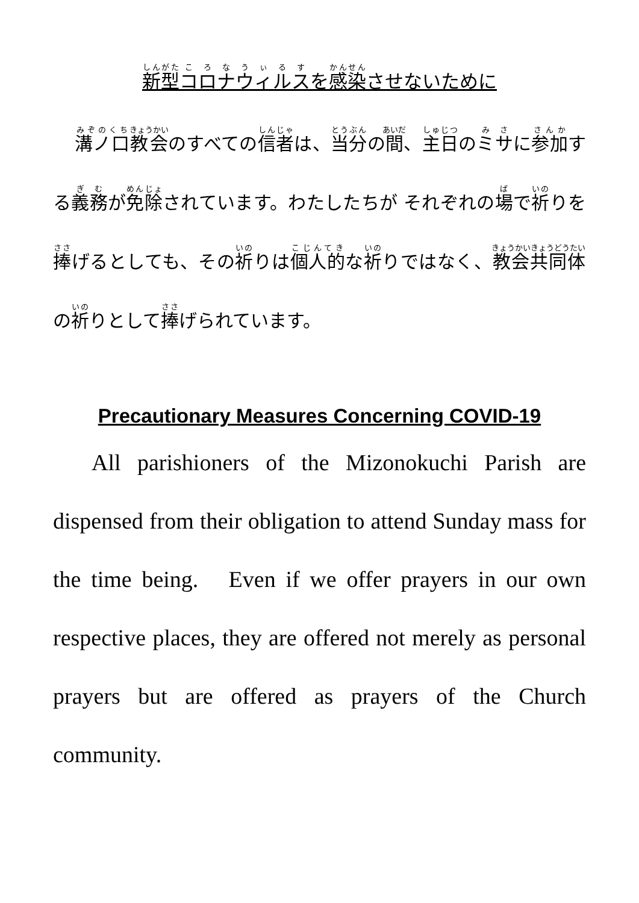新型コロナウィルスを感染させないために
溝ノ口教会のすべての信者は、当分の間、主日のミサに参加する義務が免除されています。わたしたちが それぞれの場で祈りを捧げるとしても、その祈りは個人的な祈りではなく、教会共同体の祈りとして捧げられています。
Precautionary Measures Concerning COVID-19
All parishioners of the Mizonokuchi Parish are dispensed from their obligation to attend Sunday mass for the time being. Even if we offer prayers in our own respective places, they are offered not merely as personal prayers but are offered as prayers of the Church community.